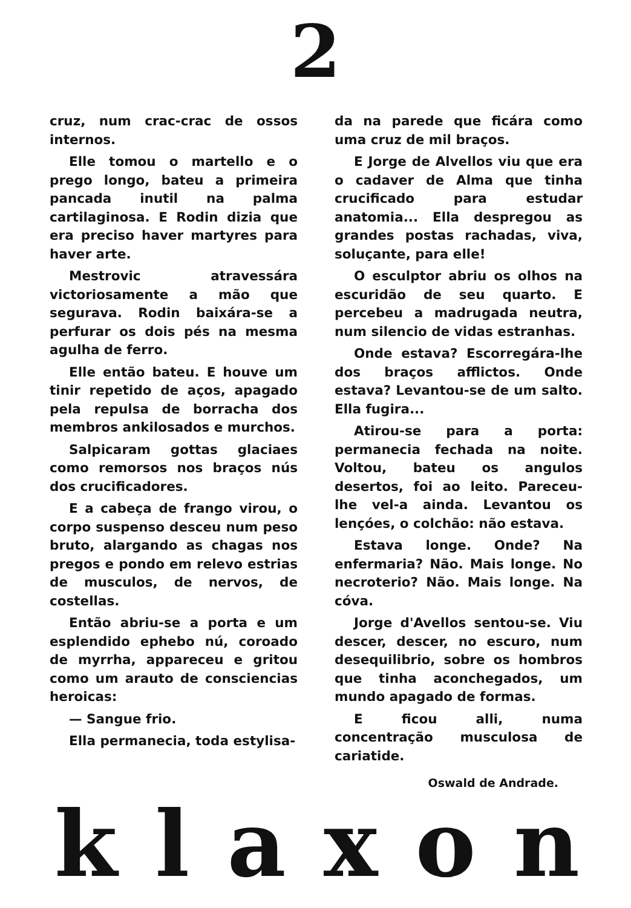2
cruz, num crac-crac de ossos internos.
Elle tomou o martello e o prego longo, bateu a primeira pancada inutil na palma cartilaginosa. E Rodin dizia que era preciso haver martyres para haver arte.
Mestrovic atravessára victoriosamente a mão que segurava. Rodin baixára-se a perfurar os dois pés na mesma agulha de ferro.
Elle então bateu. E houve um tinir repetido de aços, apagado pela repulsa de borracha dos membros ankilosados e murchos.
Salpicaram gottas glaciaes como remorsos nos braços nús dos crucificadores.
E a cabeça de frango virou, o corpo suspenso desceu num peso bruto, alargando as chagas nos pregos e pondo em relevo estrias de musculos, de nervos, de costellas.
Então abriu-se a porta e um esplendido ephebo nú, coroado de myrrha, appareceu e gritou como um arauto de consciencias heroicas:
— Sangue frio.
Ella permanecia, toda estylisa-
da na parede que ficára como uma cruz de mil braços.
E Jorge de Alvellos viu que era o cadaver de Alma que tinha crucificado para estudar anatomia... Ella despregou as grandes postas rachadas, viva, soluçante, para elle!
O esculptor abriu os olhos na escuridão de seu quarto. E percebeu a madrugada neutra, num silencio de vidas estranhas.
Onde estava? Escorregára-lhe dos braços afflictos. Onde estava? Levantou-se de um salto. Ella fugira...
Atirou-se para a porta: permanecia fechada na noite. Voltou, bateu os angulos desertos, foi ao leito. Pareceu-lhe vel-a ainda. Levantou os lençóes, o colchão: não estava.
Estava longe. Onde? Na enfermaria? Não. Mais longe. No necroterio? Não. Mais longe. Na cóva.
Jorge d'Avellos sentou-se. Viu descer, descer, no escuro, num desequilibrio, sobre os hombros que tinha aconchegados, um mundo apagado de formas.
E ficou alli, numa concentração musculosa de cariatide.
Oswald de Andrade.
k l a x o n